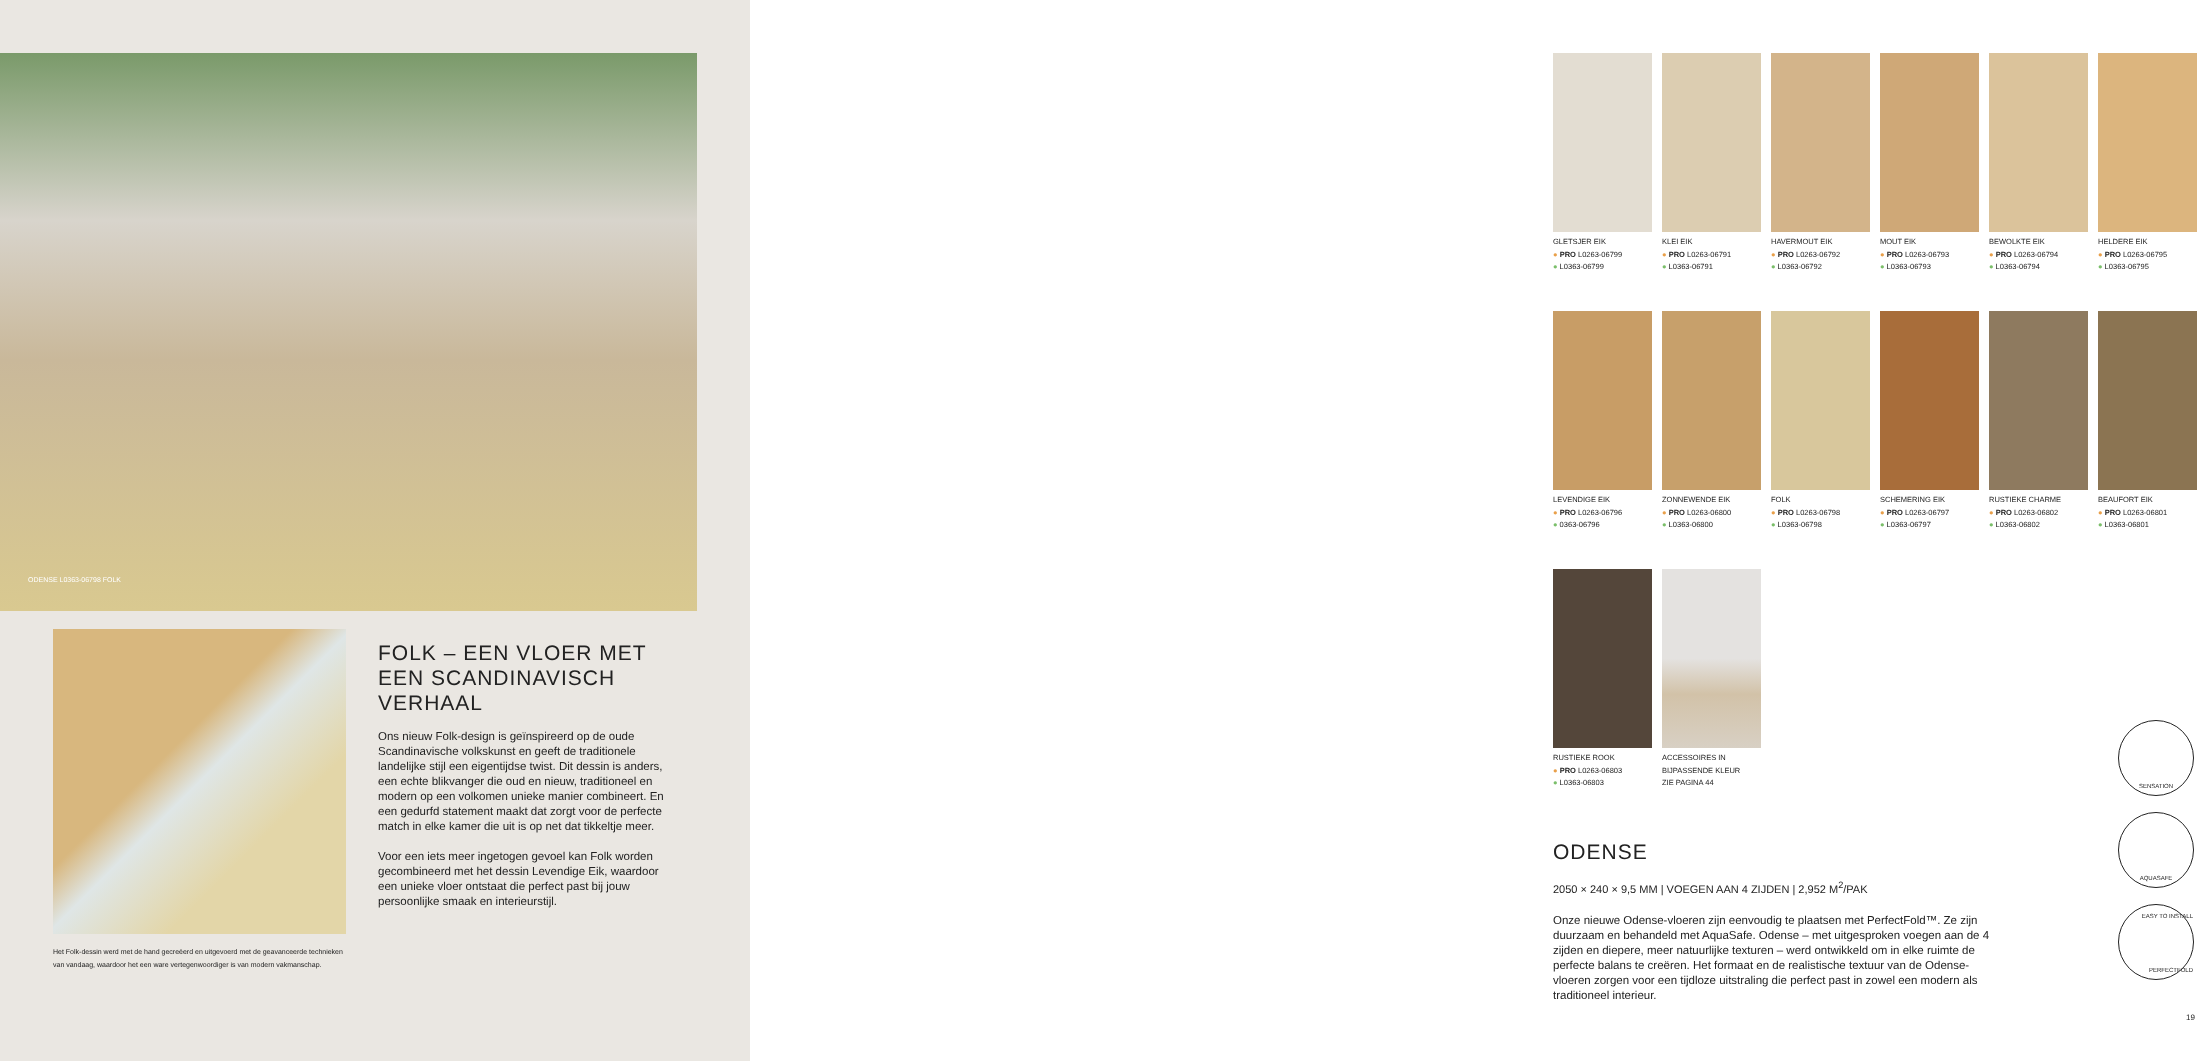ODENSE L0363-06798 FOLK
Het Folk-dessin werd met de hand gecreëerd en uitgevoerd met de geavanceerde technieken van vandaag, waardoor het een ware vertegenwoordiger is van modern vakmanschap.
FOLK – EEN VLOER MET EEN SCANDINAVISCH VERHAAL
Ons nieuw Folk-design is geïnspireerd op de oude Scandinavische volkskunst en geeft de traditionele landelijke stijl een eigentijdse twist. Dit dessin is anders, een echte blikvanger die oud en nieuw, traditioneel en modern op een volkomen unieke manier combineert. En een gedurfd statement maakt dat zorgt voor de perfecte match in elke kamer die uit is op net dat tikkeltje meer.
Voor een iets meer ingetogen gevoel kan Folk worden gecombineerd met het dessin Levendige Eik, waardoor een unieke vloer ontstaat die perfect past bij jouw persoonlijke smaak en interieurstijl.
GLETSJER EIK
● PRO L0263-06799
● L0363-06799
KLEI EIK
● PRO L0263-06791
● L0363-06791
HAVERMOUT EIK
● PRO L0263-06792
● L0363-06792
MOUT EIK
● PRO L0263-06793
● L0363-06793
BEWOLKTE EIK
● PRO L0263-06794
● L0363-06794
HELDERE EIK
● PRO L0263-06795
● L0363-06795
LEVENDIGE EIK
● PRO L0263-06796
● 0363-06796
ZONNEWENDE EIK
● PRO L0263-06800
● L0363-06800
FOLK
● PRO L0263-06798
● L0363-06798
SCHEMERING EIK
● PRO L0263-06797
● L0363-06797
RUSTIEKE CHARME
● PRO L0263-06802
● L0363-06802
BEAUFORT EIK
● PRO L0263-06801
● L0363-06801
RUSTIEKE ROOK
● PRO L0263-06803
● L0363-06803
ACCESSOIRES IN
BIJPASSENDE KLEUR
ZIE PAGINA 44
ODENSE
2050 × 240 × 9,5 MM | VOEGEN AAN 4 ZIJDEN | 2,952 M<sup>2</sup>/PAK
Onze nieuwe Odense-vloeren zijn eenvoudig te plaatsen met PerfectFold™. Ze zijn duurzaam en behandeld met AquaSafe. Odense – met uitgesproken voegen aan de 4 zijden en diepere, meer natuurlijke texturen – werd ontwikkeld om in elke ruimte de perfecte balans te creëren. Het formaat en de realistische textuur van de Odense-vloeren zorgen voor een tijdloze uitstraling die perfect past in zowel een modern als traditioneel interieur.
SENSATION
AQUASAFE
EASY TO INSTALL
PERFECTFOLD
19